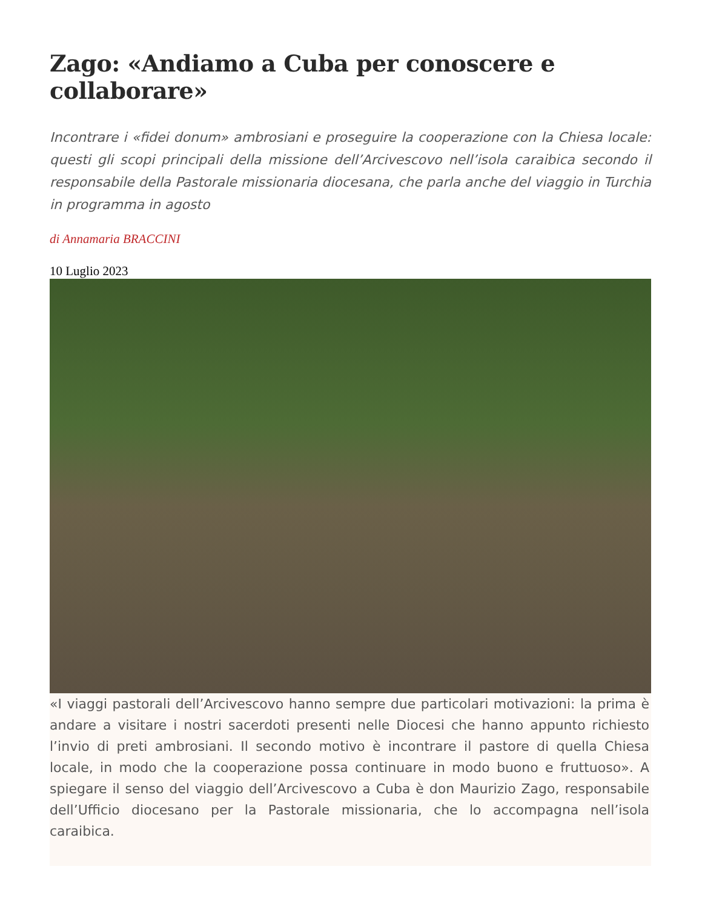Zago: «Andiamo a Cuba per conoscere e collaborare»
Incontrare i «fidei donum» ambrosiani e proseguire la cooperazione con la Chiesa locale: questi gli scopi principali della missione dell’Arcivescovo nell’isola caraibica secondo il responsabile della Pastorale missionaria diocesana, che parla anche del viaggio in Turchia in programma in agosto
di Annamaria BRACCINI
10 Luglio 2023
«I viaggi pastorali dell’Arcivescovo hanno sempre due particolari motivazioni: la prima è andare a visitare i nostri sacerdoti presenti nelle Diocesi che hanno appunto richiesto l’invio di preti ambrosiani. Il secondo motivo è incontrare il pastore di quella Chiesa locale, in modo che la cooperazione possa continuare in modo buono e fruttuoso». A spiegare il senso del viaggio dell’Arcivescovo a Cuba è don Maurizio Zago, responsabile dell’Ufficio diocesano per la Pastorale missionaria, che lo accompagna nell’isola caraibica.